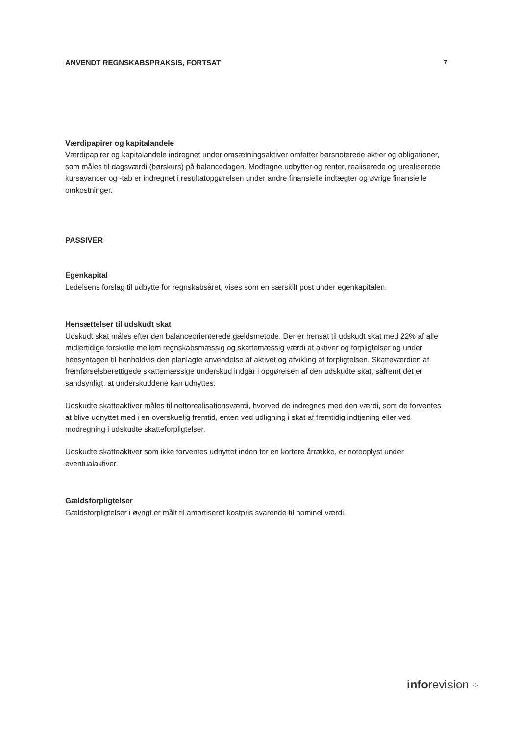ANVENDT REGNSKABSPRAKSIS, FORTSAT 7
Værdipapirer og kapitalandele
Værdipapirer og kapitalandele indregnet under omsætningsaktiver omfatter børsnoterede aktier og obligationer, som måles til dagsværdi (børskurs) på balancedagen. Modtagne udbytter og renter, realiserede og urealiserede kursavancer og -tab er indregnet i resultatopgørelsen under andre finansielle indtægter og øvrige finansielle omkostninger.
PASSIVER
Egenkapital
Ledelsens forslag til udbytte for regnskabsåret, vises som en særskilt post under egenkapitalen.
Hensættelser til udskudt skat
Udskudt skat måles efter den balanceorienterede gældsmetode. Der er hensat til udskudt skat med 22% af alle midlertidige forskelle mellem regnskabsmæssig og skattemæssig værdi af aktiver og forpligtelser og under hensyntagen til henholdvis den planlagte anvendelse af aktivet og afvikling af forpligtelsen. Skatteværdien af fremførselsberettigede skattemæssige underskud indgår i opgørelsen af den udskudte skat, såfremt det er sandsynligt, at underskuddene kan udnyttes.
Udskudte skatteaktiver måles til nettorealisationsværdi, hvorved de indregnes med den værdi, som de forventes at blive udnyttet med i en overskuelig fremtid, enten ved udligning i skat af fremtidig indtjening eller ved modregning i udskudte skatteforpligtelser.
Udskudte skatteaktiver som ikke forventes udnyttet inden for en kortere årrække, er noteoplyst under eventualaktiver.
Gældsforpligtelser
Gældsforpligtelser i øvrigt er målt til amortiseret kostpris svarende til nominel værdi.
inforevision ⁘